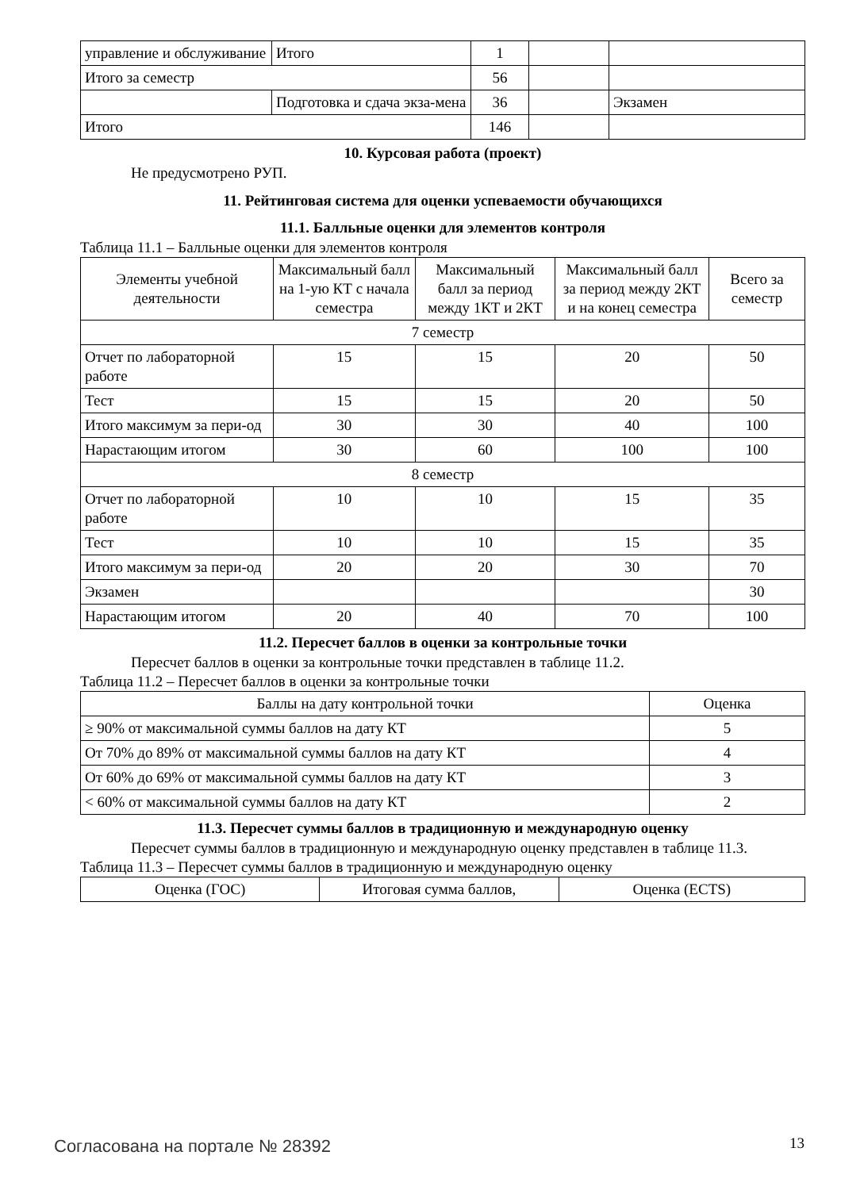| управление и обслуживание | Итого | 1 | | |
| Итого за семестр | | 56 | | |
| | Подготовка и сдача экза-мена | 36 | | Экзамен |
| Итого | | 146 | | |
10. Курсовая работа (проект)
Не предусмотрено РУП.
11. Рейтинговая система для оценки успеваемости обучающихся
11.1. Балльные оценки для элементов контроля
Таблица 11.1 – Балльные оценки для элементов контроля
| Элементы учебной деятельности | Максимальный балл на 1-ую КТ с начала семестра | Максимальный балл за период между 1КТ и 2КТ | Максимальный балл за период между 2КТ и на конец семестра | Всего за семестр |
| --- | --- | --- | --- | --- |
| 7 семестр | | | | |
| Отчет по лабораторной работе | 15 | 15 | 20 | 50 |
| Тест | 15 | 15 | 20 | 50 |
| Итого максимум за пери-од | 30 | 30 | 40 | 100 |
| Нарастающим итогом | 30 | 60 | 100 | 100 |
| 8 семестр | | | | |
| Отчет по лабораторной работе | 10 | 10 | 15 | 35 |
| Тест | 10 | 10 | 15 | 35 |
| Итого максимум за пери-од | 20 | 20 | 30 | 70 |
| Экзамен | | | | 30 |
| Нарастающим итогом | 20 | 40 | 70 | 100 |
11.2. Пересчет баллов в оценки за контрольные точки
Пересчет баллов в оценки за контрольные точки представлен в таблице 11.2.
Таблица 11.2 – Пересчет баллов в оценки за контрольные точки
| Баллы на дату контрольной точки | Оценка |
| --- | --- |
| ≥ 90% от максимальной суммы баллов на дату КТ | 5 |
| От 70% до 89% от максимальной суммы баллов на дату КТ | 4 |
| От 60% до 69% от максимальной суммы баллов на дату КТ | 3 |
| < 60% от максимальной суммы баллов на дату КТ | 2 |
11.3. Пересчет суммы баллов в традиционную и международную оценку
Пересчет суммы баллов в традиционную и международную оценку представлен в таблице 11.3.
Таблица 11.3 – Пересчет суммы баллов в традиционную и международную оценку
| Оценка (ГОС) | Итоговая сумма баллов, | Оценка (ECTS) |
| --- | --- | --- |
Согласована на портале № 28392 13